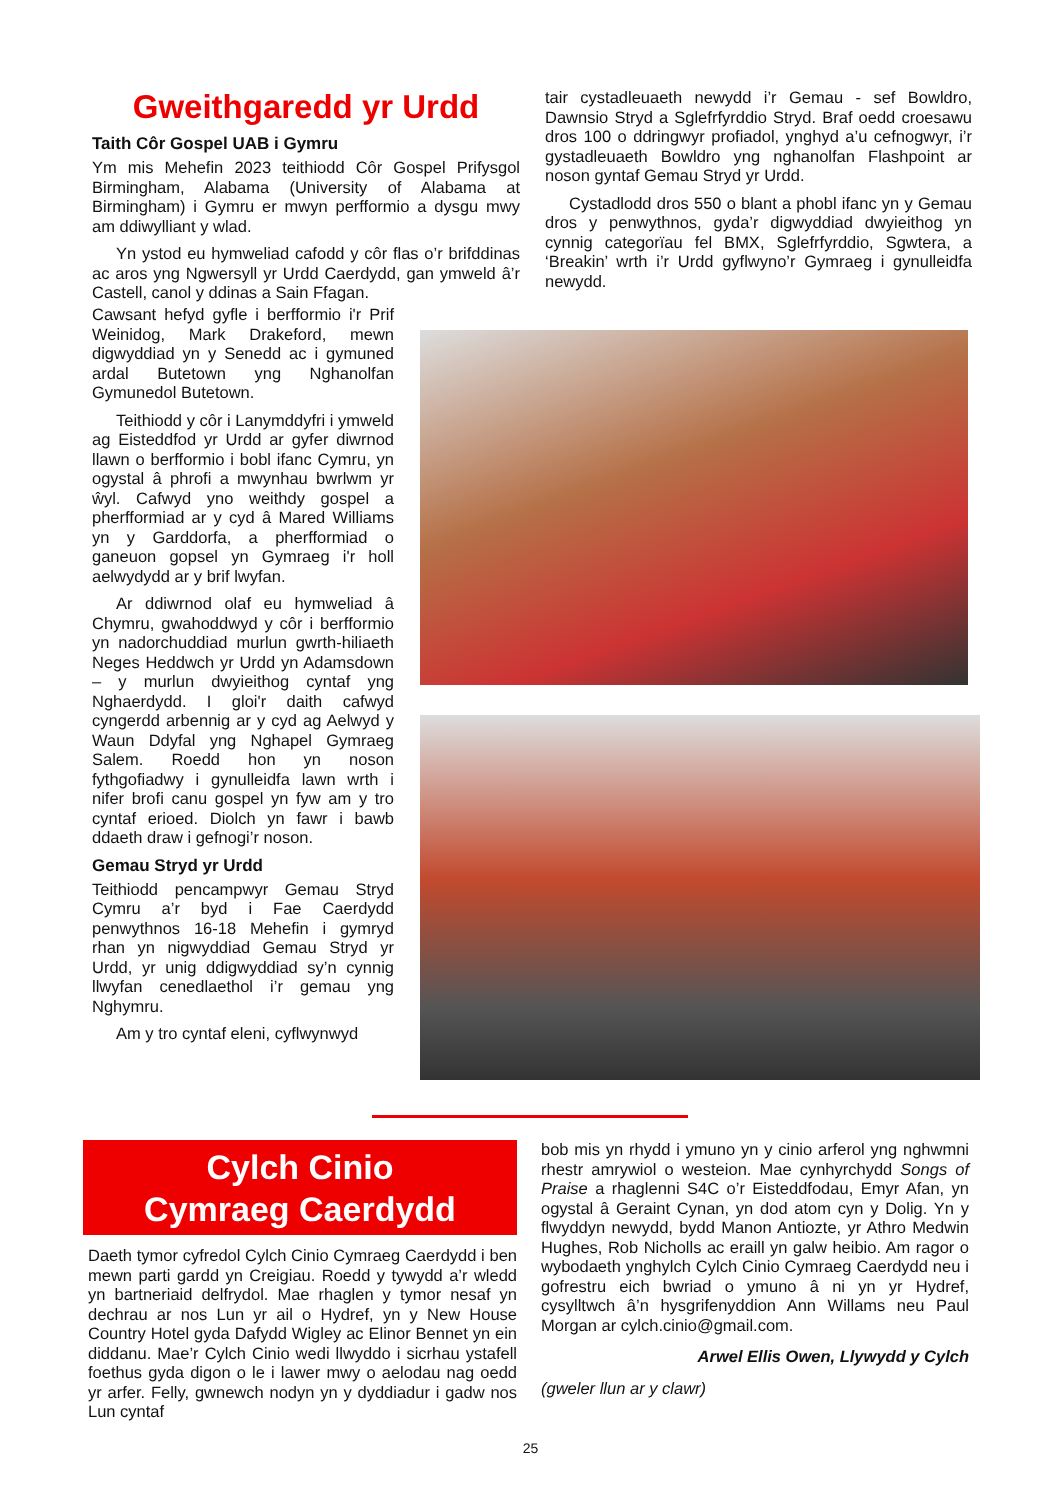Gweithgaredd yr Urdd
Taith Côr Gospel UAB i Gymru
Ym mis Mehefin 2023 teithiodd Côr Gospel Prifysgol Birmingham, Alabama (University of Alabama at Birmingham) i Gymru er mwyn perfformio a dysgu mwy am ddiwylliant y wlad.
Yn ystod eu hymweliad cafodd y côr flas o’r brifddinas ac aros yng Ngwersyll yr Urdd Caerdydd, gan ymweld â’r Castell, canol y ddinas a Sain Ffagan.
Cawsant hefyd gyfle i berfformio i'r Prif Weinidog, Mark Drakeford, mewn digwyddiad yn y Senedd ac i gymuned ardal Butetown yng Nghanolfan Gymunedol Butetown.
Teithiodd y côr i Lanymddyfri i ymweld ag Eisteddfod yr Urdd ar gyfer diwrnod llawn o berfformio i bobl ifanc Cymru, yn ogystal â phrofi a mwynhau bwrlwm yr ŵyl. Cafwyd yno weithdy gospel a pherfformiad ar y cyd â Mared Williams yn y Garddorfa, a pherfformiad o ganeuon gopsel yn Gymraeg i'r holl aelwydydd ar y brif lwyfan.
Ar ddiwrnod olaf eu hymweliad â Chymru, gwahoddwyd y côr i berfformio yn nadorchuddiad murlun gwrth-hiliaeth Neges Heddwch yr Urdd yn Adamsdown – y murlun dwyieithog cyntaf yng Nghaerdydd. I gloi'r daith cafwyd cyngerdd arbennig ar y cyd ag Aelwyd y Waun Ddyfal yng Nghapel Gymraeg Salem. Roedd hon yn noson fythgofiadwy i gynulleidfa lawn wrth i nifer brofi canu gospel yn fyw am y tro cyntaf erioed. Diolch yn fawr i bawb ddaeth draw i gefnogi’r noson.
Gemau Stryd yr Urdd
Teithiodd pencampwyr Gemau Stryd Cymru a’r byd i Fae Caerdydd penwythnos 16-18 Mehefin i gymryd rhan yn nigwyddiad Gemau Stryd yr Urdd, yr unig ddigwyddiad sy’n cynnig llwyfan cenedlaethol i’r gemau yng Nghymru.
Am y tro cyntaf eleni, cyflwynwyd
tair cystadleuaeth newydd i’r Gemau - sef Bowldro, Dawnsio Stryd a Sglefrfyrddio Stryd. Braf oedd croesawu dros 100 o ddringwyr profiadol, ynghyd a’u cefnogwyr, i’r gystadleuaeth Bowldro yng nghanolfan Flashpoint ar noson gyntaf Gemau Stryd yr Urdd.
Cystadlodd dros 550 o blant a phobl ifanc yn y Gemau dros y penwythnos, gyda’r digwyddiad dwyieithog yn cynnig categorïau fel BMX, Sglefrfyrddio, Sgwtera, a ‘Breakin’ wrth i’r Urdd gyflwyno’r Gymraeg i gynulleidfa newydd.
Cylch Cinio
Cymraeg Caerdydd
Daeth tymor cyfredol Cylch Cinio Cymraeg Caerdydd i ben mewn parti gardd yn Creigiau. Roedd y tywydd a’r wledd yn bartneriaid delfrydol. Mae rhaglen y tymor nesaf yn dechrau ar nos Lun yr ail o Hydref, yn y New House Country Hotel gyda Dafydd Wigley ac Elinor Bennet yn ein diddanu. Mae’r Cylch Cinio wedi llwyddo i sicrhau ystafell foethus gyda digon o le i lawer mwy o aelodau nag oedd yr arfer. Felly, gwnewch nodyn yn y dyddiadur i gadw nos Lun cyntaf
bob mis yn rhydd i ymuno yn y cinio arferol yng nghwmni rhestr amrywiol o westeion. Mae cynhyrchydd Songs of Praise a rhaglenni S4C o’r Eisteddfodau, Emyr Afan, yn ogystal â Geraint Cynan, yn dod atom cyn y Dolig. Yn y flwyddyn newydd, bydd Manon Antiozte, yr Athro Medwin Hughes, Rob Nicholls ac eraill yn galw heibio. Am ragor o wybodaeth ynghylch Cylch Cinio Cymraeg Caerdydd neu i gofrestru eich bwriad o ymuno â ni yn yr Hydref, cysylltwch â’n hysgrifenyddion Ann Willams neu Paul Morgan ar cylch.cinio@gmail.com.
Arwel Ellis Owen, Llywydd y Cylch
(gweler llun ar y clawr)
25